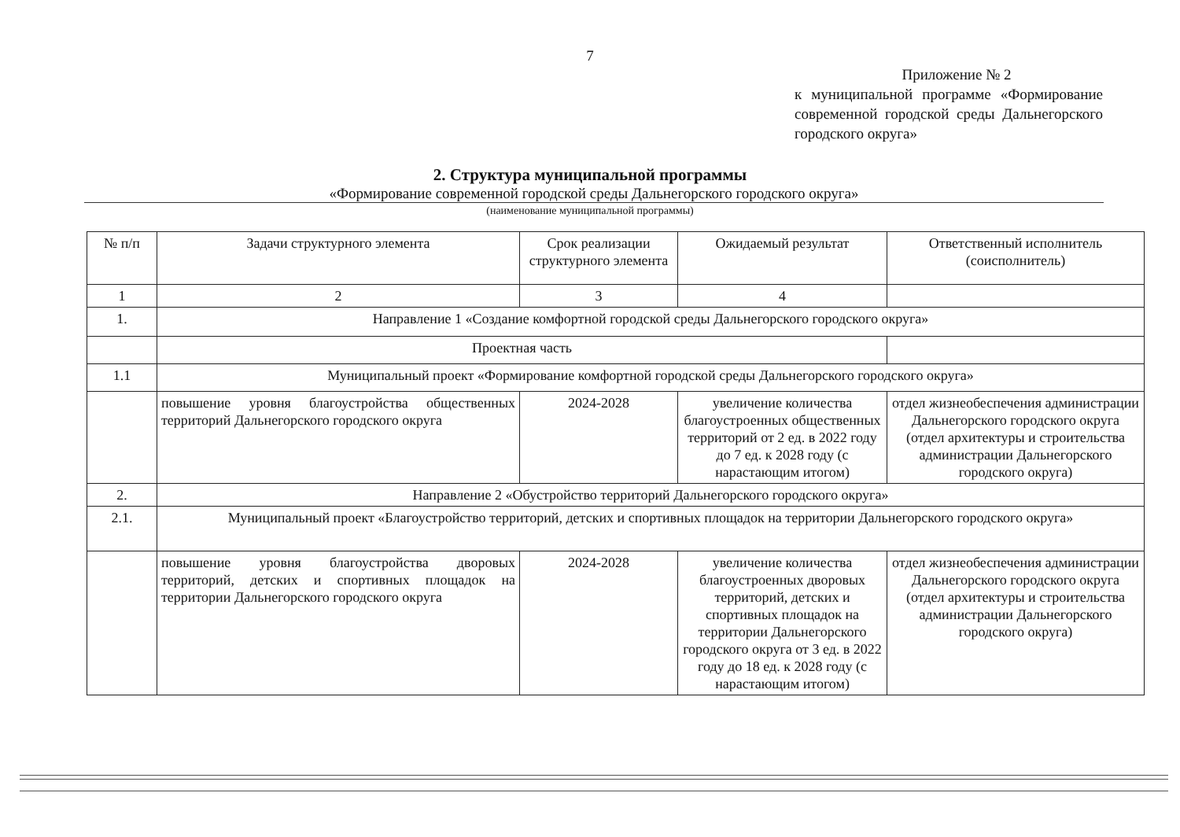7
Приложение № 2
к муниципальной программе «Формирование современной городской среды Дальнегорского городского округа»
2. Структура муниципальной программы
«Формирование современной городской среды Дальнегорского городского округа»
(наименование муниципальной программы)
| № п/п | Задачи структурного элемента | Срок реализации структурного элемента | Ожидаемый результат | Ответственный исполнитель (соисполнитель) |
| --- | --- | --- | --- | --- |
| 1 | 2 | 3 | 4 | |
| 1. | Направление 1 «Создание комфортной городской среды Дальнегорского городского округа» | | | |
| | Проектная часть | | | |
| 1.1 | Муниципальный проект «Формирование комфортной городской среды Дальнегорского городского округа» | | | |
| | повышение уровня благоустройства общественных территорий Дальнегорского городского округа | 2024-2028 | увеличение количества благоустроенных общественных территорий от 2 ед. в 2022 году до 7 ед. к 2028 году (с нарастающим итогом) | отдел жизнеобеспечения администрации Дальнегорского городского округа (отдел архитектуры и строительства администрации Дальнегорского городского округа) |
| 2. | Направление 2 «Обустройство территорий Дальнегорского городского округа» | | | |
| 2.1. | Муниципальный проект «Благоустройство территорий, детских и спортивных площадок на территории Дальнегорского городского округа» | | | |
| | повышение уровня благоустройства дворовых территорий, детских и спортивных площадок на территории Дальнегорского городского округа | 2024-2028 | увеличение количества благоустроенных дворовых территорий, детских и спортивных площадок на территории Дальнегорского городского округа от 3 ед. в 2022 году до 18 ед. к 2028 году (с нарастающим итогом) | отдел жизнеобеспечения администрации Дальнегорского городского округа (отдел архитектуры и строительства администрации Дальнегорского городского округа) |